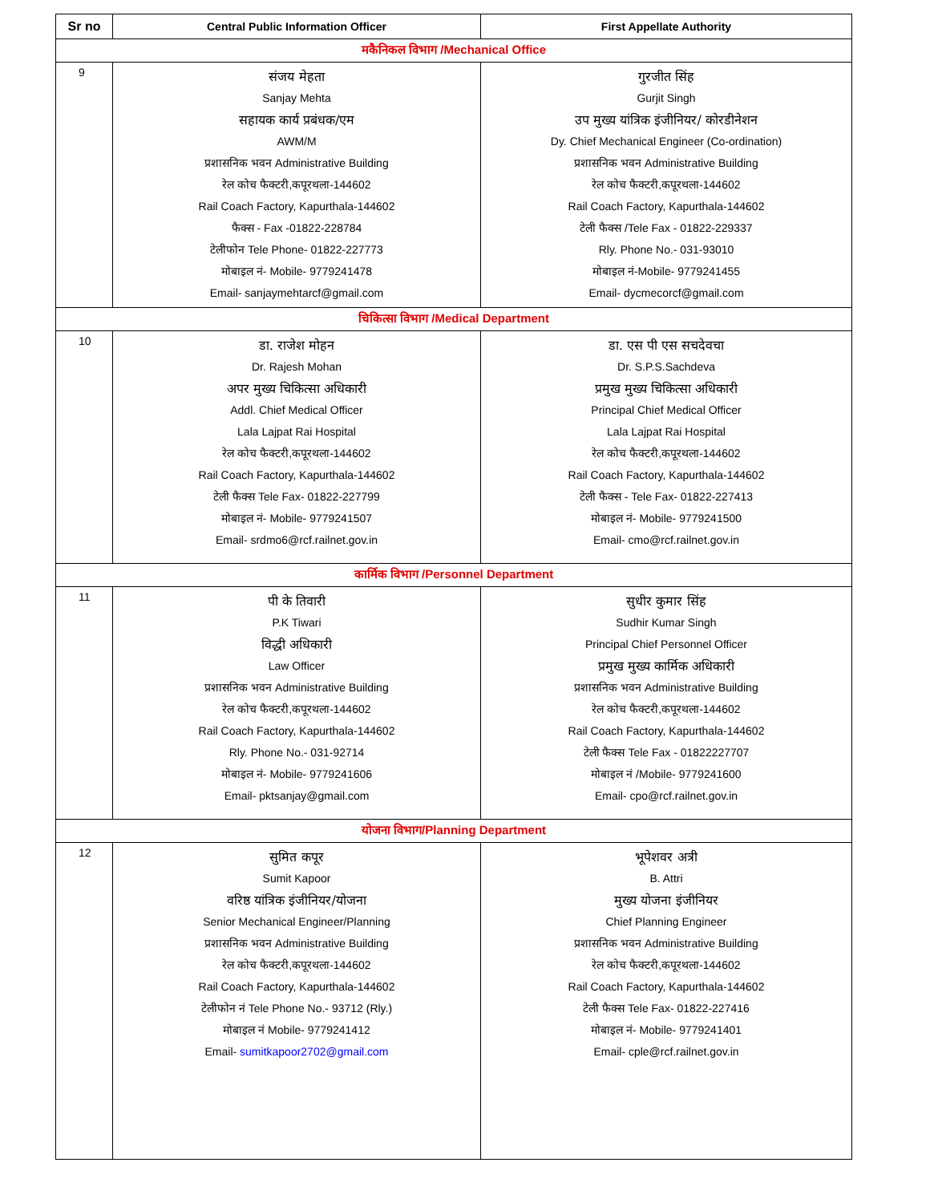| Sr no | Central Public Information Officer | First Appellate Authority |
| --- | --- | --- |
| मकैनिकल विभाग /Mechanical Office | | |
| 9 | संजय मेहता Sanjay Mehta सहायक कार्य प्रबंधक/एम AWM/M प्रशासनिक भवन Administrative Building रेल कोच फैक्टरी,कपूरथला-144602 Rail Coach Factory, Kapurthala-144602 फैक्स - Fax -01822-228784 टेलीफोन Tele Phone- 01822-227773 मोबाइल नं- Mobile- 9779241478 Email- sanjaymehtarcf@gmail.com | गुरजीत सिंह Gurjit Singh उप मुख्य यांत्रिक इंजीनियर/ कोरडीनेशन Dy. Chief Mechanical Engineer (Co-ordination) प्रशासनिक भवन Administrative Building रेल कोच फैक्टरी,कपूरथला-144602 Rail Coach Factory, Kapurthala-144602 टेली फैक्स /Tele Fax - 01822-229337 Rly. Phone No.- 031-93010 मोबाइल नं-Mobile- 9779241455 Email- dycmecorcf@gmail.com |
| चिकित्सा विभाग /Medical Department | | |
| 10 | डा. राजेश मोहन Dr. Rajesh Mohan अपर मुख्य चिकित्सा अधिकारी Addl. Chief Medical Officer Lala Lajpat Rai Hospital रेल कोच फैक्टरी,कपूरथला-144602 Rail Coach Factory, Kapurthala-144602 टेली फैक्स Tele Fax- 01822-227799 मोबाइल नं- Mobile- 9779241507 Email- srdmo6@rcf.railnet.gov.in | डा. एस पी एस सचदेवचा Dr. S.P.S.Sachdeva प्रमुख मुख्य चिकित्सा अधिकारी Principal Chief Medical Officer Lala Lajpat Rai Hospital रेल कोच फैक्टरी,कपूरथला-144602 Rail Coach Factory, Kapurthala-144602 टेली फैक्स - Tele Fax- 01822-227413 मोबाइल नं- Mobile- 9779241500 Email- cmo@rcf.railnet.gov.in |
| कार्मिक विभाग /Personnel Department | | |
| 11 | पी के तिवारी P.K Tiwari विद्धी अधिकारी Law Officer प्रशासनिक भवन Administrative Building रेल कोच फैक्टरी,कपूरथला-144602 Rail Coach Factory, Kapurthala-144602 Rly. Phone No.- 031-92714 मोबाइल नं- Mobile- 9779241606 Email- pktsanjay@gmail.com | सुधीर कुमार सिंह Sudhir Kumar Singh Principal Chief Personnel Officer प्रमुख मुख्य कार्मिक अधिकारी प्रशासनिक भवन Administrative Building रेल कोच फैक्टरी,कपूरथला-144602 Rail Coach Factory, Kapurthala-144602 टेली फैक्स Tele Fax - 01822227707 मोबाइल नं /Mobile- 9779241600 Email- cpo@rcf.railnet.gov.in |
| योजना विभाग/Planning Department | | |
| 12 | सुमित कपूर Sumit Kapoor वरिष्ठ यांत्रिक इंजीनियर/योजना Senior Mechanical Engineer/Planning प्रशासनिक भवन Administrative Building रेल कोच फैक्टरी,कपूरथला-144602 Rail Coach Factory, Kapurthala-144602 टेलीफोन नं Tele Phone No.- 93712 (Rly.) मोबाइल नं Mobile- 9779241412 Email- sumitkapoor2702@gmail.com | भूपेशवर अत्री B. Attri मुख्य योजना इंजीनियर Chief Planning Engineer प्रशासनिक भवन Administrative Building रेल कोच फैक्टरी,कपूरथला-144602 Rail Coach Factory, Kapurthala-144602 टेली फैक्स Tele Fax- 01822-227416 मोबाइल नं- Mobile- 9779241401 Email- cple@rcf.railnet.gov.in |